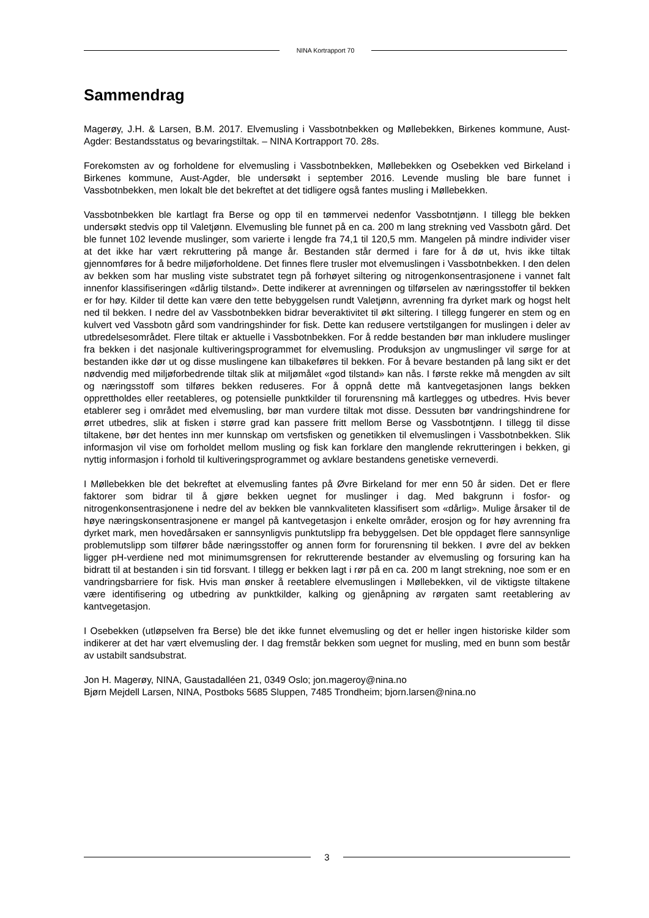NINA Kortrapport 70
Sammendrag
Magerøy, J.H. & Larsen, B.M. 2017. Elvemusling i Vassbotnbekken og Møllebekken, Birkenes kommune, Aust-Agder: Bestandsstatus og bevaringstiltak. – NINA Kortrapport 70. 28s.
Forekomsten av og forholdene for elvemusling i Vassbotnbekken, Møllebekken og Osebekken ved Birkeland i Birkenes kommune, Aust-Agder, ble undersøkt i september 2016. Levende musling ble bare funnet i Vassbotnbekken, men lokalt ble det bekreftet at det tidligere også fantes musling i Møllebekken.
Vassbotnbekken ble kartlagt fra Berse og opp til en tømmervei nedenfor Vassbotntjønn. I tillegg ble bekken undersøkt stedvis opp til Valetjønn. Elvemusling ble funnet på en ca. 200 m lang strekning ved Vassbotn gård. Det ble funnet 102 levende muslinger, som varierte i lengde fra 74,1 til 120,5 mm. Mangelen på mindre individer viser at det ikke har vært rekruttering på mange år. Bestanden står dermed i fare for å dø ut, hvis ikke tiltak gjennomføres for å bedre miljøforholdene. Det finnes flere trusler mot elvemuslingen i Vassbotnbekken. I den delen av bekken som har musling viste substratet tegn på forhøyet siltering og nitrogenkonsentrasjonene i vannet falt innenfor klassifiseringen «dårlig tilstand». Dette indikerer at avrenningen og tilførselen av næringsstoffer til bekken er for høy. Kilder til dette kan være den tette bebyggelsen rundt Valetjønn, avrenning fra dyrket mark og hogst helt ned til bekken. I nedre del av Vassbotnbekken bidrar beveraktivitet til økt siltering. I tillegg fungerer en stem og en kulvert ved Vassbotn gård som vandringshinder for fisk. Dette kan redusere vertstilgangen for muslingen i deler av utbredelsesområdet. Flere tiltak er aktuelle i Vassbotnbekken. For å redde bestanden bør man inkludere muslinger fra bekken i det nasjonale kultiveringsprogrammet for elvemusling. Produksjon av ungmuslinger vil sørge for at bestanden ikke dør ut og disse muslingene kan tilbakeføres til bekken. For å bevare bestanden på lang sikt er det nødvendig med miljøforbedrende tiltak slik at miljømålet «god tilstand» kan nås. I første rekke må mengden av silt og næringsstoff som tilføres bekken reduseres. For å oppnå dette må kantvegetasjonen langs bekken opprettholdes eller reetableres, og potensielle punktkilder til forurensning må kartlegges og utbedres. Hvis bever etablerer seg i området med elvemusling, bør man vurdere tiltak mot disse. Dessuten bør vandringshindrene for ørret utbedres, slik at fisken i større grad kan passere fritt mellom Berse og Vassbotntjønn. I tillegg til disse tiltakene, bør det hentes inn mer kunnskap om vertsfisken og genetikken til elvemuslingen i Vassbotnbekken. Slik informasjon vil vise om forholdet mellom musling og fisk kan forklare den manglende rekrutteringen i bekken, gi nyttig informasjon i forhold til kultiveringsprogrammet og avklare bestandens genetiske verneverdi.
I Møllebekken ble det bekreftet at elvemusling fantes på Øvre Birkeland for mer enn 50 år siden. Det er flere faktorer som bidrar til å gjøre bekken uegnet for muslinger i dag. Med bakgrunn i fosfor- og nitrogenkonsentrasjonene i nedre del av bekken ble vannkvaliteten klassifisert som «dårlig». Mulige årsaker til de høye næringskonsentrasjonene er mangel på kantvegetasjon i enkelte områder, erosjon og for høy avrenning fra dyrket mark, men hovedårsaken er sannsynligvis punktutslipp fra bebyggelsen. Det ble oppdaget flere sannsynlige problemutslipp som tilfører både næringsstoffer og annen form for forurensning til bekken. I øvre del av bekken ligger pH-verdiene ned mot minimumsgrensen for rekrutterende bestander av elvemusling og forsuring kan ha bidratt til at bestanden i sin tid forsvant. I tillegg er bekken lagt i rør på en ca. 200 m langt strekning, noe som er en vandringsbarriere for fisk. Hvis man ønsker å reetablere elvemuslingen i Møllebekken, vil de viktigste tiltakene være identifisering og utbedring av punktkilder, kalking og gjenåpning av rørgaten samt reetablering av kantvegetasjon.
I Osebekken (utløpselven fra Berse) ble det ikke funnet elvemusling og det er heller ingen historiske kilder som indikerer at det har vært elvemusling der. I dag fremstår bekken som uegnet for musling, med en bunn som består av ustabilt sandsubstrat.
Jon H. Magerøy, NINA, Gaustadalléen 21, 0349 Oslo; jon.mageroy@nina.no
Bjørn Mejdell Larsen, NINA, Postboks 5685 Sluppen, 7485 Trondheim; bjorn.larsen@nina.no
3